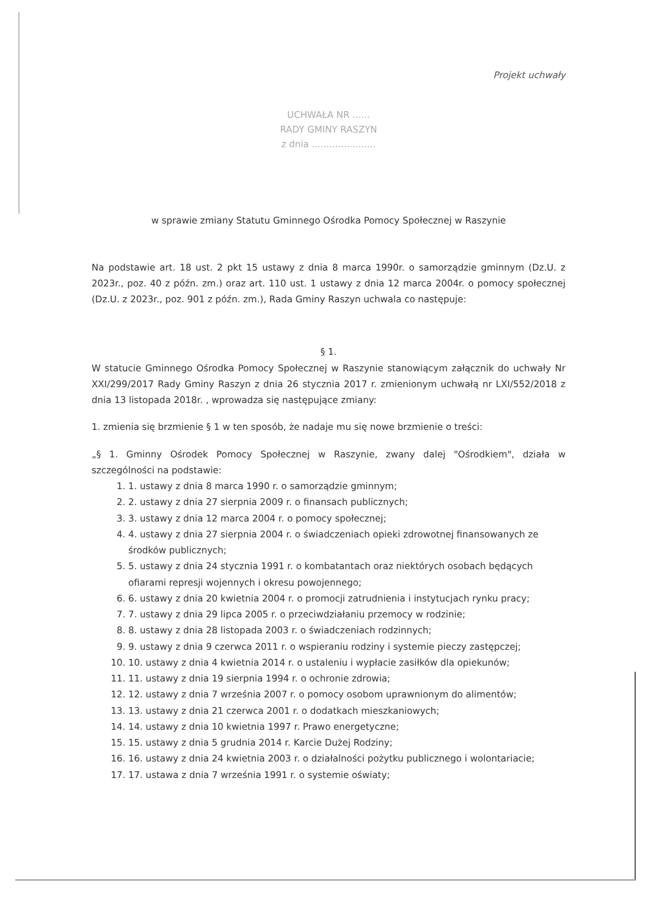Projekt uchwały
UCHWAŁA NR ......
RADY GMINY RASZYN
z dnia ......................
w sprawie zmiany Statutu Gminnego Ośrodka Pomocy Społecznej w Raszynie
Na podstawie art. 18 ust. 2 pkt 15 ustawy z dnia 8 marca 1990r. o samorządzie gminnym (Dz.U. z 2023r., poz. 40 z późn. zm.) oraz art. 110 ust. 1 ustawy z dnia 12 marca 2004r. o pomocy społecznej (Dz.U. z 2023r., poz. 901 z późn. zm.), Rada Gminy Raszyn uchwala co następuje:
§ 1.
W statucie Gminnego Ośrodka Pomocy Społecznej w Raszynie stanowiącym załącznik do uchwały Nr XXI/299/2017 Rady Gminy Raszyn z dnia 26 stycznia 2017 r. zmienionym uchwałą nr LXI/552/2018 z dnia 13 listopada 2018r. , wprowadza się następujące zmiany:
1. zmienia się brzmienie § 1 w ten sposób, że nadaje mu się nowe brzmienie o treści:
„§ 1. Gminny Ośrodek Pomocy Społecznej w Raszynie, zwany dalej "Ośrodkiem", działa w szczególności na podstawie:
1. 1. ustawy z dnia 8 marca 1990 r. o samorządzie gminnym;
2. 2. ustawy z dnia 27 sierpnia 2009 r. o finansach publicznych;
3. 3. ustawy z dnia 12 marca 2004 r. o pomocy społecznej;
4. 4. ustawy z dnia 27 sierpnia 2004 r. o świadczeniach opieki zdrowotnej finansowanych ze środków publicznych;
5. 5. ustawy z dnia 24 stycznia 1991 r. o kombatantach oraz niektórych osobach będących ofiarami represji wojennych i okresu powojennego;
6. 6. ustawy z dnia 20 kwietnia 2004 r. o promocji zatrudnienia i instytucjach rynku pracy;
7. 7. ustawy z dnia 29 lipca 2005 r. o przeciwdziałaniu przemocy w rodzinie;
8. 8. ustawy z dnia 28 listopada 2003 r. o świadczeniach rodzinnych;
9. 9. ustawy z dnia 9 czerwca 2011 r. o wspieraniu rodziny i systemie pieczy zastępczej;
10. 10. ustawy z dnia 4 kwietnia 2014 r. o ustaleniu i wypłacie zasiłków dla opiekunów;
11. 11. ustawy z dnia 19 sierpnia 1994 r. o ochronie zdrowia;
12. 12. ustawy z dnia 7 września 2007 r. o pomocy osobom uprawnionym do alimentów;
13. 13. ustawy z dnia 21 czerwca 2001 r. o dodatkach mieszkaniowych;
14. 14. ustawy z dnia 10 kwietnia 1997 r. Prawo energetyczne;
15. 15. ustawy z dnia 5 grudnia 2014 r. Karcie Dużej Rodziny;
16. 16. ustawy z dnia 24 kwietnia 2003 r. o działalności pożytku publicznego i wolontariacie;
17. 17. ustawa z dnia 7 września 1991 r. o systemie oświaty;